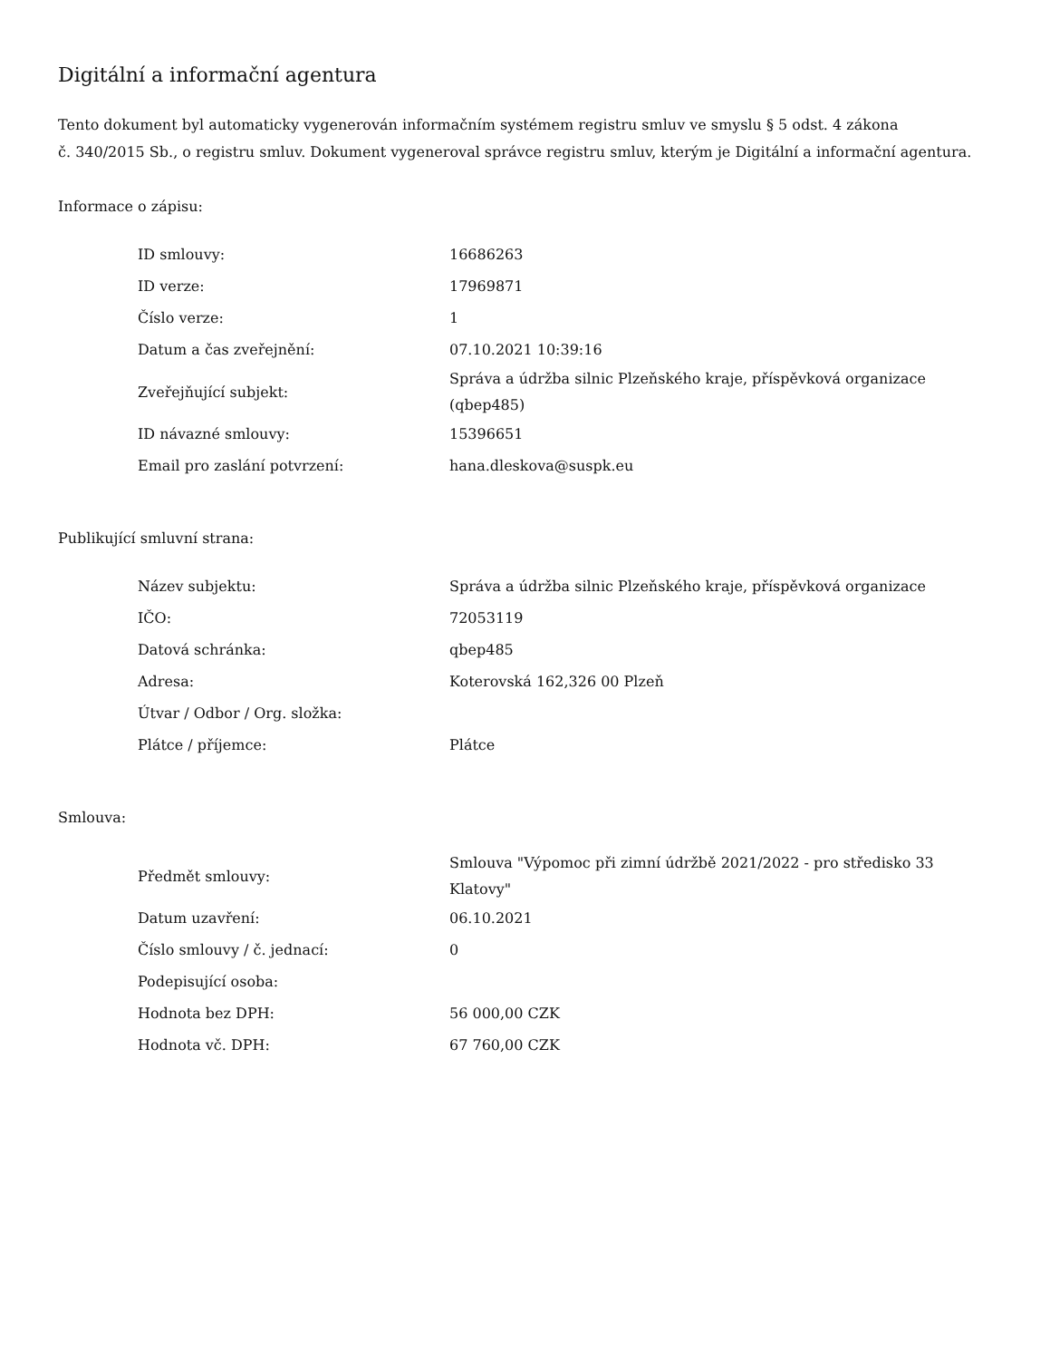Digitální a informační agentura
Tento dokument byl automaticky vygenerován informačním systémem registru smluv ve smyslu § 5 odst. 4 zákona
č. 340/2015 Sb., o registru smluv. Dokument vygeneroval správce registru smluv, kterým je Digitální a informační agentura.
Informace o zápisu:
| ID smlouvy: | 16686263 |
| ID verze: | 17969871 |
| Číslo verze: | 1 |
| Datum a čas zveřejnění: | 07.10.2021 10:39:16 |
| Zveřejňující subjekt: | Správa a údržba silnic Plzeňského kraje, příspěvková organizace (qbep485) |
| ID návazné smlouvy: | 15396651 |
| Email pro zaslání potvrzení: | hana.dleskova@suspk.eu |
Publikující smluvní strana:
| Název subjektu: | Správa a údržba silnic Plzeňského kraje, příspěvková organizace |
| IČO: | 72053119 |
| Datová schránka: | qbep485 |
| Adresa: | Koterovská 162,326 00 Plzeň |
| Útvar / Odbor / Org. složka: | |
| Plátce / příjemce: | Plátce |
Smlouva:
| Předmět smlouvy: | Smlouva "Výpomoc při zimní údržbě 2021/2022 - pro středisko 33 Klatovy" |
| Datum uzavření: | 06.10.2021 |
| Číslo smlouvy / č. jednací: | 0 |
| Podepisující osoba: | |
| Hodnota bez DPH: | 56 000,00 CZK |
| Hodnota vč. DPH: | 67 760,00 CZK |